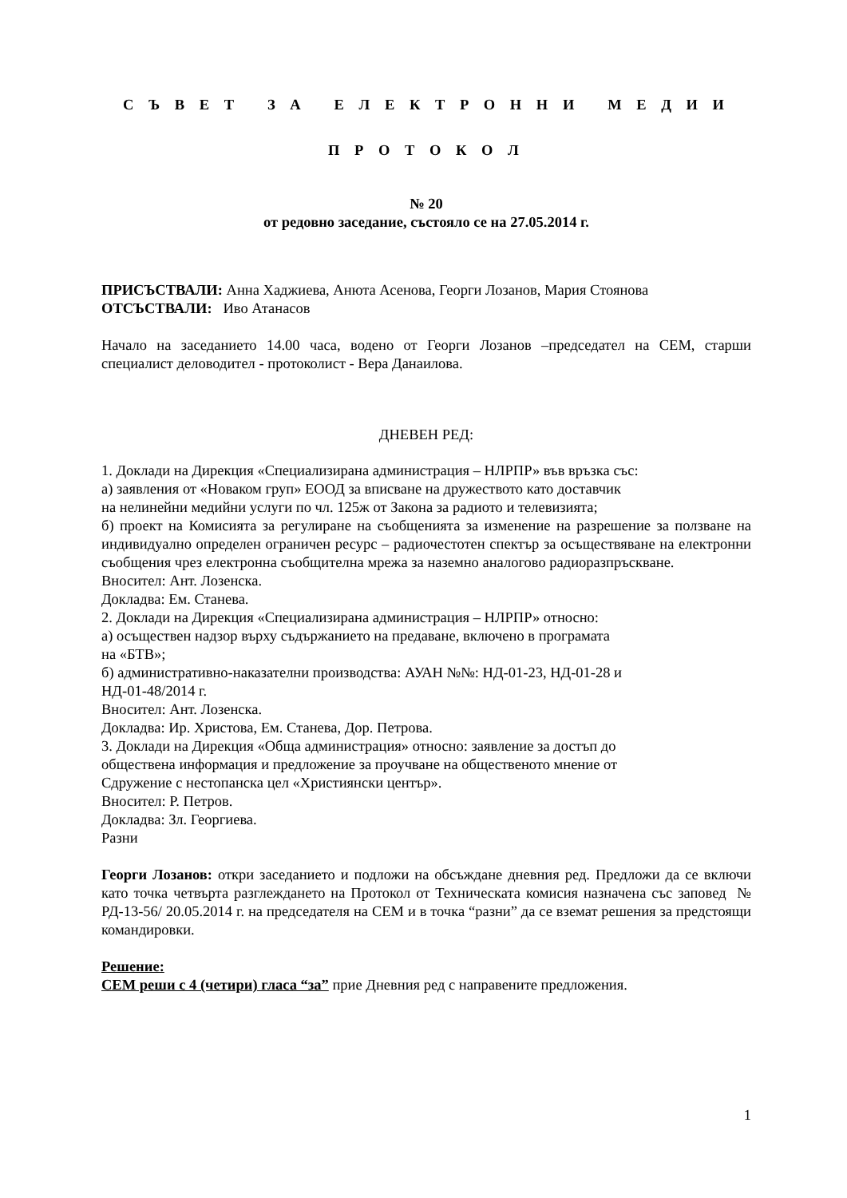С Ъ В Е Т З А Е Л Е К Т Р О Н Н И М Е Д И И
П Р О Т О К О Л
№ 20
от редовно заседание, състояло се на 27.05.2014 г.
ПРИСЪСТВАЛИ: Анна Хаджиева, Анюта Асенова, Георги Лозанов, Мария Стоянова
ОТСЪСТВАЛИ: Иво Атанасов
Начало на заседанието 14.00 часа, водено от Георги Лозанов –председател на СЕМ, старши специалист деловодител - протоколист - Вера Данаилова.
ДНЕВЕН РЕД:
1. Доклади на Дирекция «Специализирана администрация – НЛРПР» във връзка със:
а) заявления от «Новаком груп» ЕООД за вписване на дружеството като доставчик
на нелинейни медийни услуги по чл. 125ж от Закона за радиото и телевизията;
б) проект на Комисията за регулиране на съобщенията за изменение на разрешение за ползване на индивидуално определен ограничен ресурс – радиочестотен спектър за осъществяване на електронни съобщения чрез електронна съобщителна мрежа за наземно аналогово радиоразпръскване.
Вносител: Ант. Лозенска.
Докладва: Ем. Станева.
2. Доклади на Дирекция «Специализирана администрация – НЛРПР» относно:
а) осъществен надзор върху съдържанието на предаване, включено в програмата
на «БТВ»;
б) административно-наказателни производства: АУАН №№: НД-01-23, НД-01-28 и
НД-01-48/2014 г.
Вносител: Ант. Лозенска.
Докладва: Ир. Христова, Ем. Станева, Дор. Петрова.
3. Доклади на Дирекция «Обща администрация» относно: заявление за достъп до
обществена информация и предложение за проучване на общественото мнение от
Сдружение с нестопанска цел «Християнски център».
Вносител: Р. Петров.
Докладва: Зл. Георгиева.
Разни
Георги Лозанов: откри заседанието и подложи на обсъждане дневния ред. Предложи да се включи като точка четвърта разглеждането на Протокол от Техническата комисия назначена със заповед № РД-13-56/ 20.05.2014 г. на председателя на СЕМ и в точка “разни” да се вземат решения за предстоящи командировки.
Решение:
СЕМ реши с 4 (четири) гласа “за” прие Дневния ред с направените предложения.
1